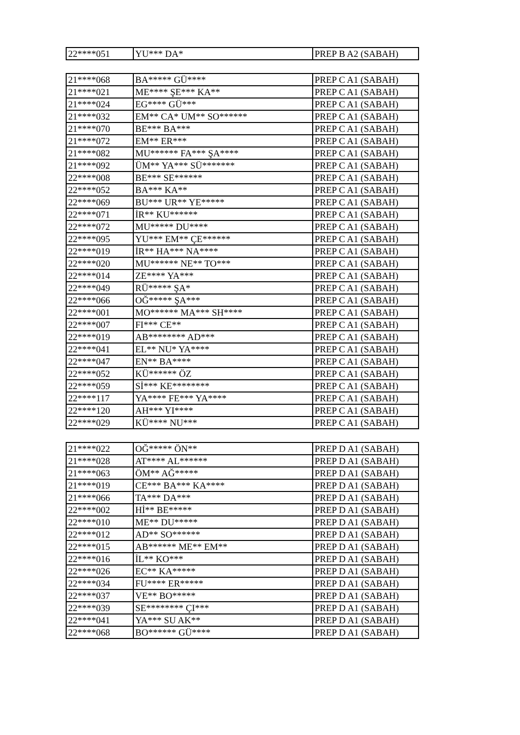| 22****051 | YU*** DA* | PREP B A2 (SABAH) |
| 21****068 | BA***** GÜ**** | PREP C A1 (SABAH) |
| 21****021 | ME**** ŞE*** KA** | PREP C A1 (SABAH) |
| 21****024 | EG**** GÜ*** | PREP C A1 (SABAH) |
| 21****032 | EM** CA* UM** SO****** | PREP C A1 (SABAH) |
| 21****070 | BE*** BA*** | PREP C A1 (SABAH) |
| 21****072 | EM** ER*** | PREP C A1 (SABAH) |
| 21****082 | MU****** FA*** ŞA**** | PREP C A1 (SABAH) |
| 21****092 | ÜM** YA*** SÜ******* | PREP C A1 (SABAH) |
| 22****008 | BE*** SE****** | PREP C A1 (SABAH) |
| 22****052 | BA*** KA** | PREP C A1 (SABAH) |
| 22****069 | BU*** UR** YE***** | PREP C A1 (SABAH) |
| 22****071 | İR** KU****** | PREP C A1 (SABAH) |
| 22****072 | MU***** DU**** | PREP C A1 (SABAH) |
| 22****095 | YU*** EM** ÇE****** | PREP C A1 (SABAH) |
| 22****019 | İR** HA*** NA**** | PREP C A1 (SABAH) |
| 22****020 | MU****** NE** TO*** | PREP C A1 (SABAH) |
| 22****014 | ZE**** YA*** | PREP C A1 (SABAH) |
| 22****049 | RÜ***** ŞA* | PREP C A1 (SABAH) |
| 22****066 | OĞ***** ŞA*** | PREP C A1 (SABAH) |
| 22****001 | MO****** MA*** SH**** | PREP C A1 (SABAH) |
| 22****007 | FI*** CE** | PREP C A1 (SABAH) |
| 22****019 | AB******** AD*** | PREP C A1 (SABAH) |
| 22****041 | EL** NU* YA**** | PREP C A1 (SABAH) |
| 22****047 | EN** BA**** | PREP C A1 (SABAH) |
| 22****052 | KÜ****** ÖZ | PREP C A1 (SABAH) |
| 22****059 | Sİ*** KE******** | PREP C A1 (SABAH) |
| 22****117 | YA**** FE*** YA**** | PREP C A1 (SABAH) |
| 22****120 | AH*** YI**** | PREP C A1 (SABAH) |
| 22****029 | KÜ**** NU*** | PREP C A1 (SABAH) |
| 21****022 | OĞ***** ÖN** | PREP D A1 (SABAH) |
| 21****028 | AT**** AL****** | PREP D A1 (SABAH) |
| 21****063 | ÖM** AĞ***** | PREP D A1 (SABAH) |
| 21****019 | CE*** BA*** KA**** | PREP D A1 (SABAH) |
| 21****066 | TA*** DA*** | PREP D A1 (SABAH) |
| 22****002 | Hİ** BE***** | PREP D A1 (SABAH) |
| 22****010 | ME** DU***** | PREP D A1 (SABAH) |
| 22****012 | AD** SO****** | PREP D A1 (SABAH) |
| 22****015 | AB****** ME** EM** | PREP D A1 (SABAH) |
| 22****016 | İL** KO*** | PREP D A1 (SABAH) |
| 22****026 | EC** KA***** | PREP D A1 (SABAH) |
| 22****034 | FU**** ER***** | PREP D A1 (SABAH) |
| 22****037 | VE** BO***** | PREP D A1 (SABAH) |
| 22****039 | SE******** ÇI*** | PREP D A1 (SABAH) |
| 22****041 | YA*** SU AK** | PREP D A1 (SABAH) |
| 22****068 | BO****** GÜ**** | PREP D A1 (SABAH) |